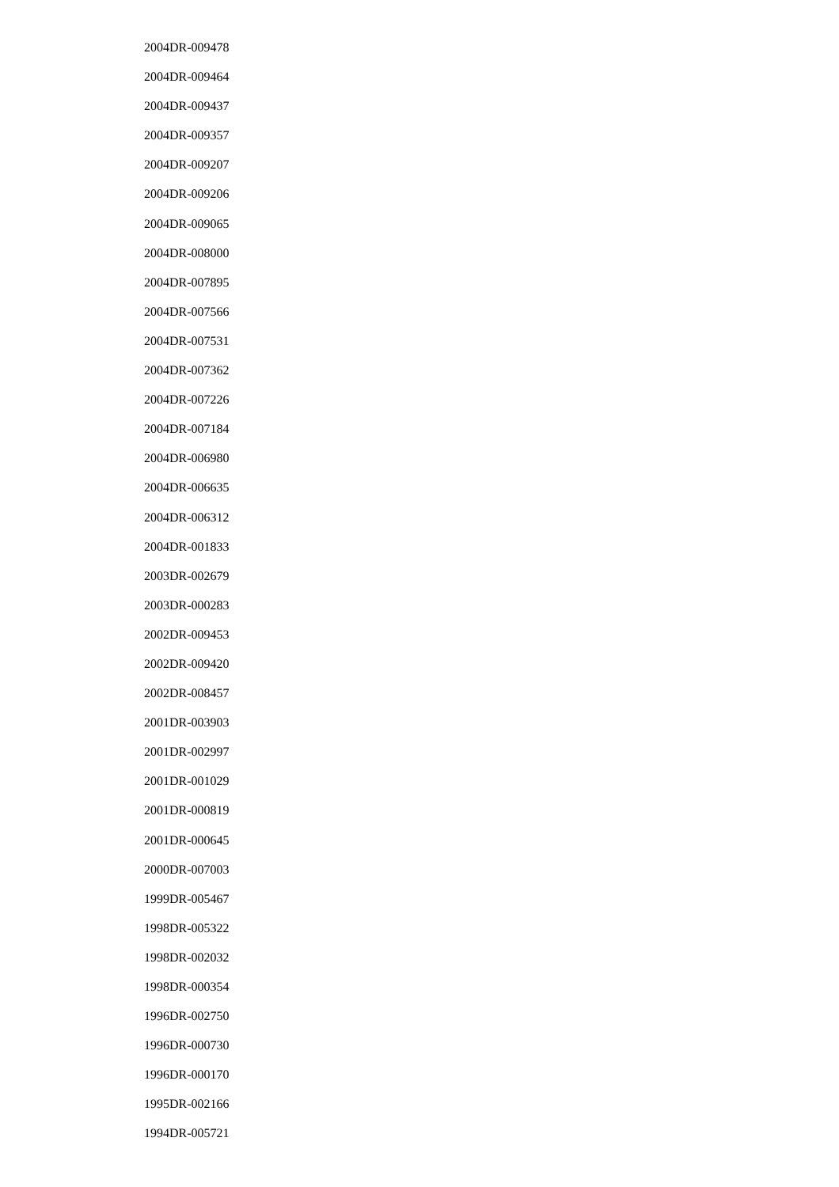2004DR-009478
2004DR-009464
2004DR-009437
2004DR-009357
2004DR-009207
2004DR-009206
2004DR-009065
2004DR-008000
2004DR-007895
2004DR-007566
2004DR-007531
2004DR-007362
2004DR-007226
2004DR-007184
2004DR-006980
2004DR-006635
2004DR-006312
2004DR-001833
2003DR-002679
2003DR-000283
2002DR-009453
2002DR-009420
2002DR-008457
2001DR-003903
2001DR-002997
2001DR-001029
2001DR-000819
2001DR-000645
2000DR-007003
1999DR-005467
1998DR-005322
1998DR-002032
1998DR-000354
1996DR-002750
1996DR-000730
1996DR-000170
1995DR-002166
1994DR-005721